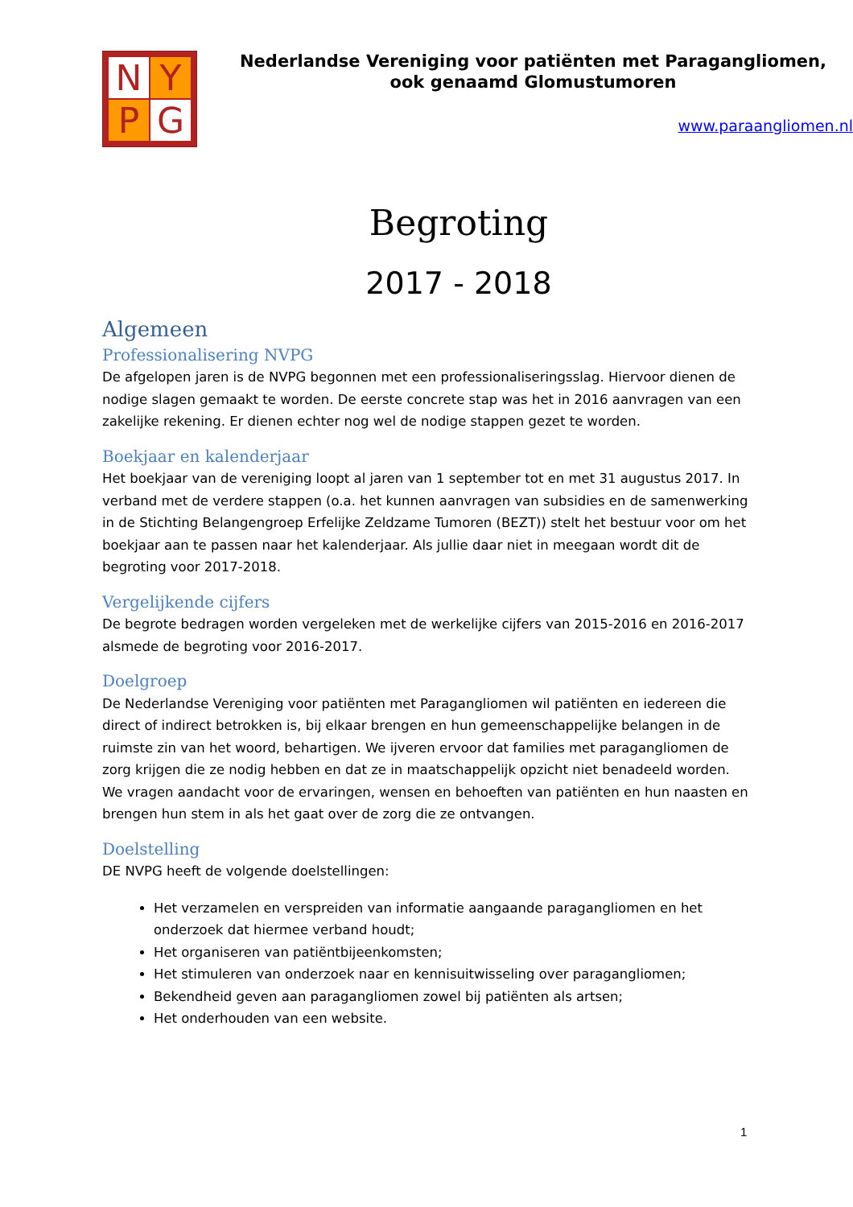N
Y
P
G
Nederlandse Vereniging voor patiënten met Paragangliomen,
ook genaamd Glomustumoren
www.paraangliomen.nl
Begroting
2017 - 2018
Algemeen
Professionalisering NVPG
De afgelopen jaren is de NVPG begonnen met een professionaliseringsslag. Hiervoor dienen de nodige slagen gemaakt te worden. De eerste concrete stap was het in 2016 aanvragen van een zakelijke rekening. Er dienen echter nog wel de nodige stappen gezet te worden.
Boekjaar en kalenderjaar
Het boekjaar van de vereniging loopt al jaren van 1 september tot en met 31 augustus 2017. In verband met de verdere stappen (o.a. het kunnen aanvragen van subsidies en de samenwerking in de Stichting Belangengroep Erfelijke Zeldzame Tumoren (BEZT)) stelt het bestuur voor om het boekjaar aan te passen naar het kalenderjaar. Als jullie daar niet in meegaan wordt dit de begroting voor 2017-2018.
Vergelijkende cijfers
De begrote bedragen worden vergeleken met de werkelijke cijfers van 2015-2016 en 2016-2017 alsmede de begroting voor 2016-2017.
Doelgroep
De Nederlandse Vereniging voor patiënten met Paragangliomen wil patiënten en iedereen die direct of indirect betrokken is, bij elkaar brengen en hun gemeenschappelijke belangen in de ruimste zin van het woord, behartigen. We ijveren ervoor dat families met paragangliomen de zorg krijgen die ze nodig hebben en dat ze in maatschappelijk opzicht niet benadeeld worden. We vragen aandacht voor de ervaringen, wensen en behoeften van patiënten en hun naasten en brengen hun stem in als het gaat over de zorg die ze ontvangen.
Doelstelling
DE NVPG heeft de volgende doelstellingen:
Het verzamelen en verspreiden van informatie aangaande paragangliomen en het onderzoek dat hiermee verband houdt;
Het organiseren van patiëntbijeenkomsten;
Het stimuleren van onderzoek naar en kennisuitwisseling over paragangliomen;
Bekendheid geven aan paragangliomen zowel bij patiënten als artsen;
Het onderhouden van een website.
1